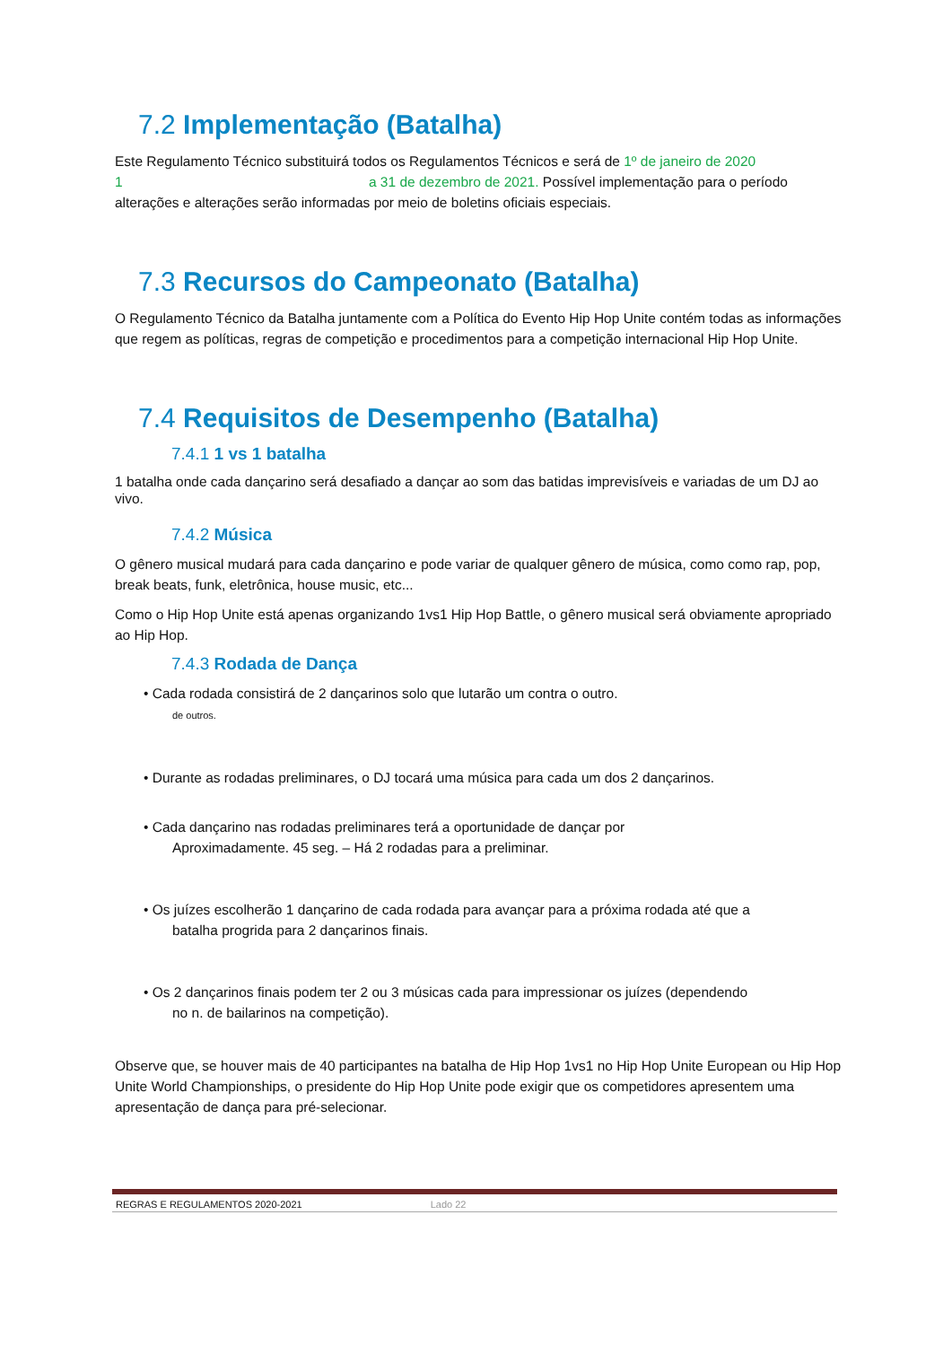7.2 Implementação (Batalha)
Este Regulamento Técnico substituirá todos os Regulamentos Técnicos e será de 1º de janeiro de 2020
1 a 31 de dezembro de 2021. Possível implementação para o período
alterações e alterações serão informadas por meio de boletins oficiais especiais.
7.3 Recursos do Campeonato (Batalha)
O Regulamento Técnico da Batalha juntamente com a Política do Evento Hip Hop Unite contém todas as informações que regem as políticas, regras de competição e procedimentos para a competição internacional Hip Hop Unite.
7.4 Requisitos de Desempenho (Batalha)
7.4.1 1 vs 1 batalha
1 batalha onde cada dançarino será desafiado a dançar ao som das batidas imprevisíveis e variadas de um DJ ao vivo.
7.4.2 Música
O gênero musical mudará para cada dançarino e pode variar de qualquer gênero de música, como como rap, pop, break beats, funk, eletrônica, house music, etc...
Como o Hip Hop Unite está apenas organizando 1vs1 Hip Hop Battle, o gênero musical será obviamente apropriado ao Hip Hop.
7.4.3 Rodada de Dança
• Cada rodada consistirá de 2 dançarinos solo que lutarão um contra o outro.
de outros.
• Durante as rodadas preliminares, o DJ tocará uma música para cada um dos 2 dançarinos.
• Cada dançarino nas rodadas preliminares terá a oportunidade de dançar por
Aproximadamente. 45 seg. – Há 2 rodadas para a preliminar.
• Os juízes escolherão 1 dançarino de cada rodada para avançar para a próxima rodada até que a
batalha progrida para 2 dançarinos finais.
• Os 2 dançarinos finais podem ter 2 ou 3 músicas cada para impressionar os juízes (dependendo
no n. de bailarinos na competição).
Observe que, se houver mais de 40 participantes na batalha de Hip Hop 1vs1 no Hip Hop Unite European ou Hip Hop Unite World Championships, o presidente do Hip Hop Unite pode exigir que os competidores apresentem uma apresentação de dança para pré-selecionar.
REGRAS E REGULAMENTOS 2020-2021 Lado 22